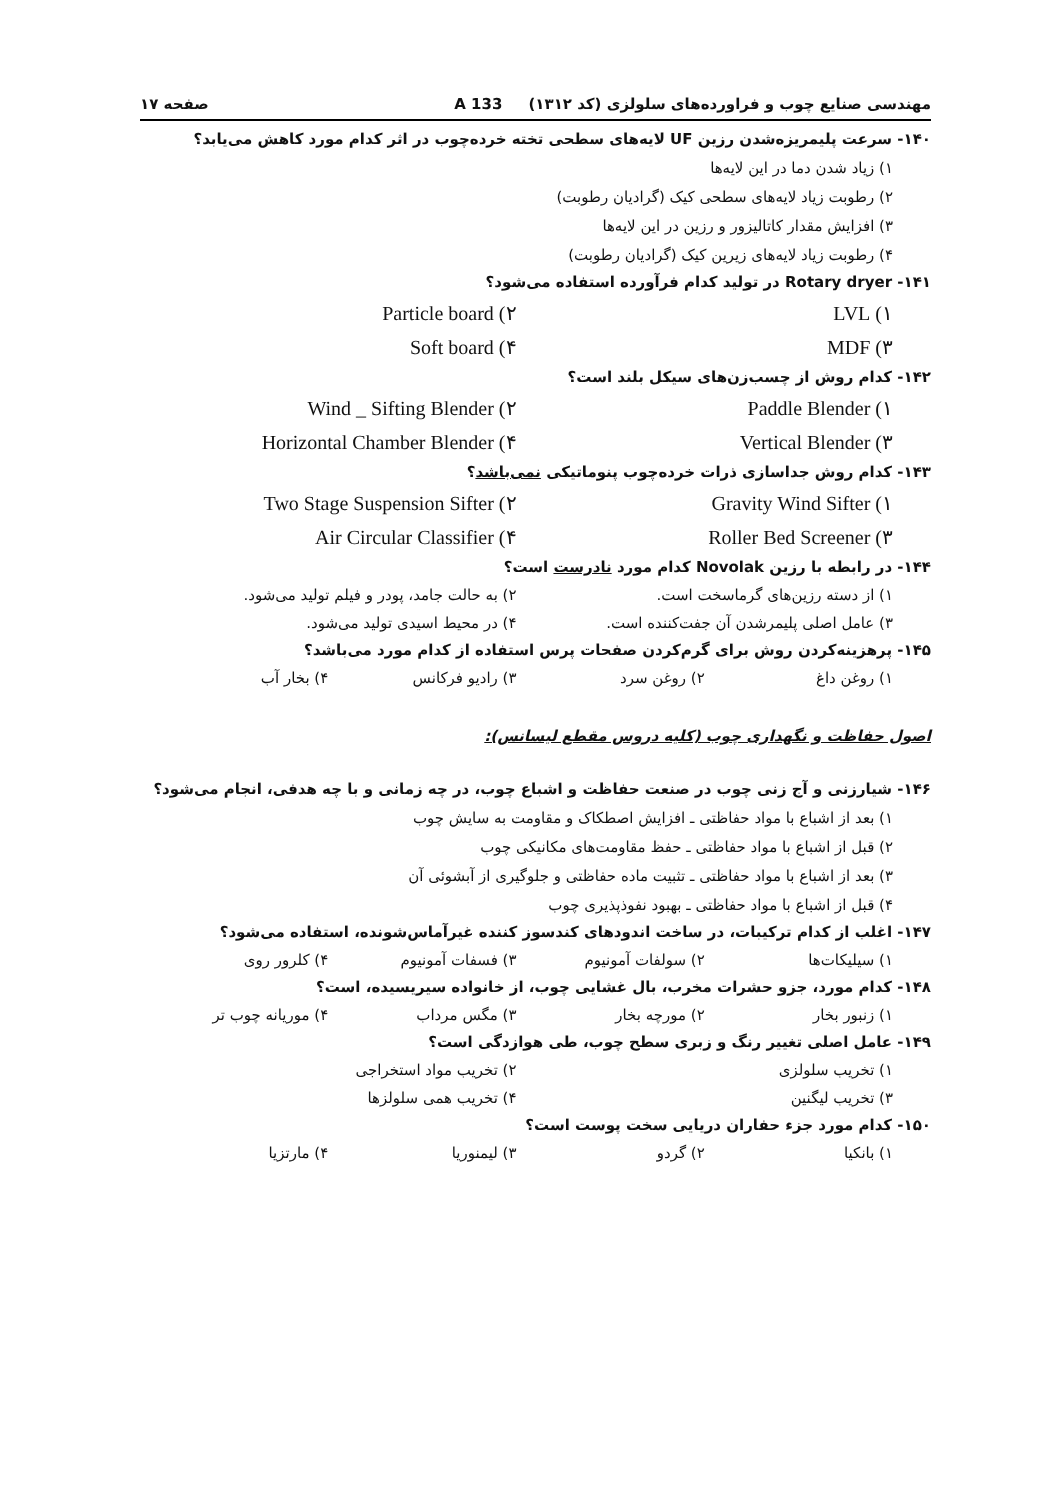مهندسی صنایع چوب و فراورده‌های سلولزی (کد ۱۳۱۲) 133 A صفحه ۱۷
۱۴۰- سرعت پلیمریزه‌شدن رزین UF لایه‌های سطحی تخته خرده‌چوب در اثر کدام مورد کاهش می‌یابد؟
۱) زیاد شدن دما در این لایه‌ها
۲) رطوبت زیاد لایه‌های سطحی کیک (گرادیان رطوبت)
۳) افزایش مقدار کاتالیزور و رزین در این لایه‌ها
۴) رطوبت زیاد لایه‌های زیرین کیک (گرادیان رطوبت)
۱۴۱- Rotary dryer در تولید کدام فرآورده استفاده می‌شود؟
۱) LVL ۲) Particle board ۳) MDF ۴) Soft board
۱۴۲- کدام روش از چسب‌زن‌های سیکل بلند است؟
۱) Paddle Blender ۲) Wind _ Sifting Blender ۳) Vertical Blender ۴) Horizontal Chamber Blender
۱۴۳- کدام روش جداسازی ذرات خرده‌چوب پنوماتیکی نمی‌باشد؟
۱) Gravity Wind Sifter ۲) Two Stage Suspension Sifter ۳) Roller Bed Screener ۴) Air Circular Classifier
۱۴۴- در رابطه با رزین Novolak کدام مورد نادرست است؟
۱) از دسته رزین‌های گرماسخت است. ۲) به حالت جامد، پودر و فیلم تولید می‌شود. ۳) عامل اصلی پلیمرشدن آن جفت‌کننده است. ۴) در محیط اسیدی تولید می‌شود.
۱۴۵- پرهزینه‌کردن روش برای گرم‌کردن صفحات پرس استفاده از کدام مورد می‌باشد؟
۱) روغن داغ ۲) روغن سرد ۳) رادیو فرکانس ۴) بخار آب
اصول حفاظت و نگهداری چوب (کلیه دروس مقطع لیسانس):
۱۴۶- شیارزنی و آج زنی چوب در صنعت حفاظت و اشباع چوب، در چه زمانی و با چه هدفی، انجام می‌شود؟
۱) بعد از اشباع با مواد حفاظتی ـ افزایش اصطکاک و مقاومت به سایش چوب
۲) قبل از اشباع با مواد حفاظتی ـ حفظ مقاومت‌های مکانیکی چوب
۳) بعد از اشباع با مواد حفاظتی ـ تثبیت ماده حفاظتی و جلوگیری از آبشوئی آن
۴) قبل از اشباع با مواد حفاظتی ـ بهبود نفوذپذیری چوب
۱۴۷- اغلب از کدام ترکیبات، در ساخت اندودهای کندسوز کننده غیرآماس‌شونده، استفاده می‌شود؟
۱) سیلیکات‌ها ۲) سولفات آمونیوم ۳) فسفات آمونیوم ۴) کلرور روی
۱۴۸- کدام مورد، جزو حشرات مخرب، بال غشایی چوب، از خانواده سیریسیده، است؟
۱) زنبور بخار ۲) مورچه بخار ۳) مگس مرداب ۴) موریانه چوب تر
۱۴۹- عامل اصلی تغییر رنگ و زبری سطح چوب، طی هوازدگی است؟
۱) تخریب سلولزی ۲) تخریب مواد استخراجی ۳) تخریب لیگنین ۴) تخریب همی سلولزها
۱۵۰- کدام مورد جزء حفاران دریایی سخت پوست است؟
۱) بانکیا ۲) گردو ۳) لیمنوریا ۴) مارتزیا